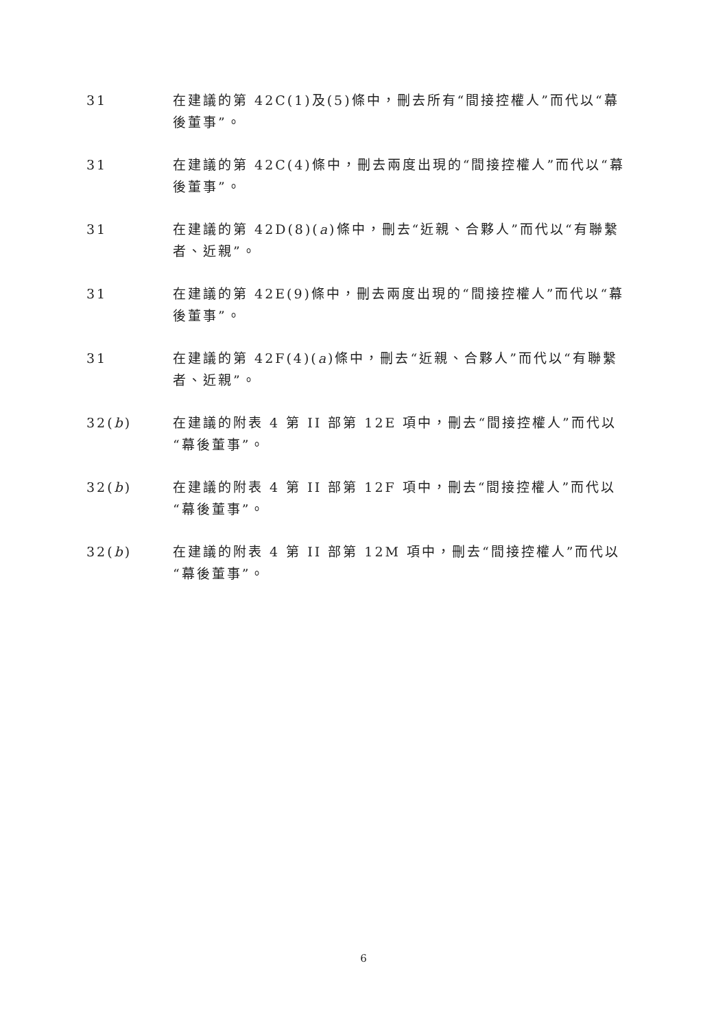31 在建議的第 42C(1)及(5)條中，刪去所有“間接控權人”而代以“幕後董事”。
31 在建議的第 42C(4)條中，刪去兩度出現的“間接控權人”而代以“幕後董事”。
31 在建議的第 42D(8)(a)條中，刪去“近親、合夥人”而代以“有聯繫者、近親”。
31 在建議的第 42E(9)條中，刪去兩度出現的“間接控權人”而代以“幕後董事”。
31 在建議的第 42F(4)(a)條中，刪去“近親、合夥人”而代以“有聯繫者、近親”。
32(b) 在建議的附表 4 第 II 部第 12E 項中，刪去“間接控權人”而代以“幕後董事”。
32(b) 在建議的附表 4 第 II 部第 12F 項中，刪去“間接控權人”而代以“幕後董事”。
32(b) 在建議的附表 4 第 II 部第 12M 項中，刪去“間接控權人”而代以“幕後董事”。
6